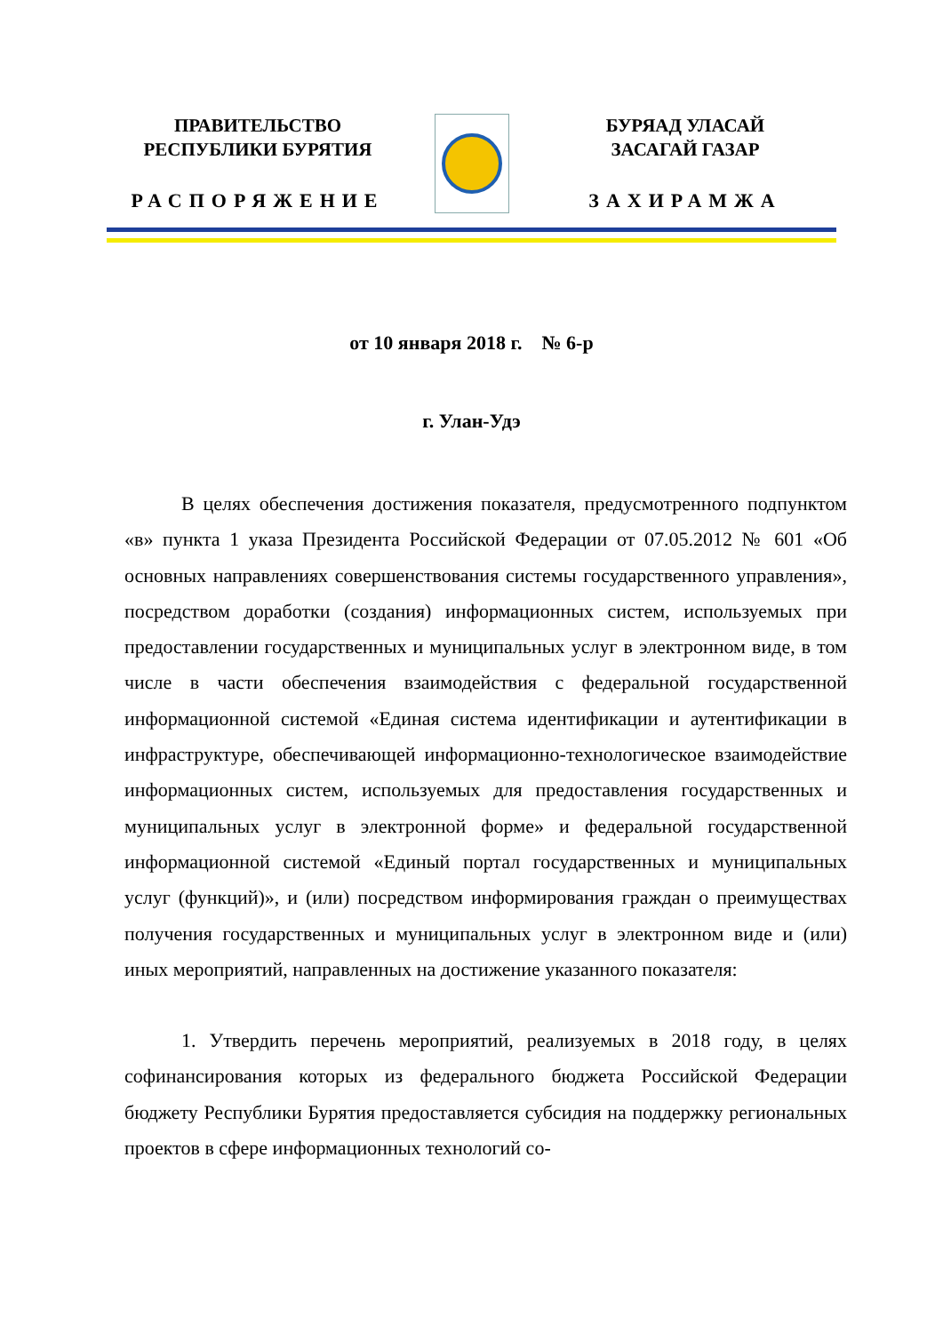ПРАВИТЕЛЬСТВО
РЕСПУБЛИКИ БУРЯТИЯ
РАСПОРЯЖЕНИЕ
БУРЯАД УЛАСАЙ
ЗАСАГАЙ ГАЗАР
ЗАХИРАМЖА
от 10 января 2018 г. № 6-р
г. Улан-Удэ
В целях обеспечения достижения показателя, предусмотренного подпунктом «в» пункта 1 указа Президента Российской Федерации от 07.05.2012 № 601 «Об основных направлениях совершенствования системы государственного управления», посредством доработки (создания) информационных систем, используемых при предоставлении государственных и муниципальных услуг в электронном виде, в том числе в части обеспечения взаимодействия с федеральной государственной информационной системой «Единая система идентификации и аутентификации в инфраструктуре, обеспечивающей информационно-технологическое взаимодействие информационных систем, используемых для предоставления государственных и муниципальных услуг в электронной форме» и федеральной государственной информационной системой «Единый портал государственных и муниципальных услуг (функций)», и (или) посредством информирования граждан о преимуществах получения государственных и муниципальных услуг в электронном виде и (или) иных мероприятий, направленных на достижение указанного показателя:
1. Утвердить перечень мероприятий, реализуемых в 2018 году, в целях софинансирования которых из федерального бюджета Российской Федерации бюджету Республики Бурятия предоставляется субсидия на поддержку региональных проектов в сфере информационных технологий со-